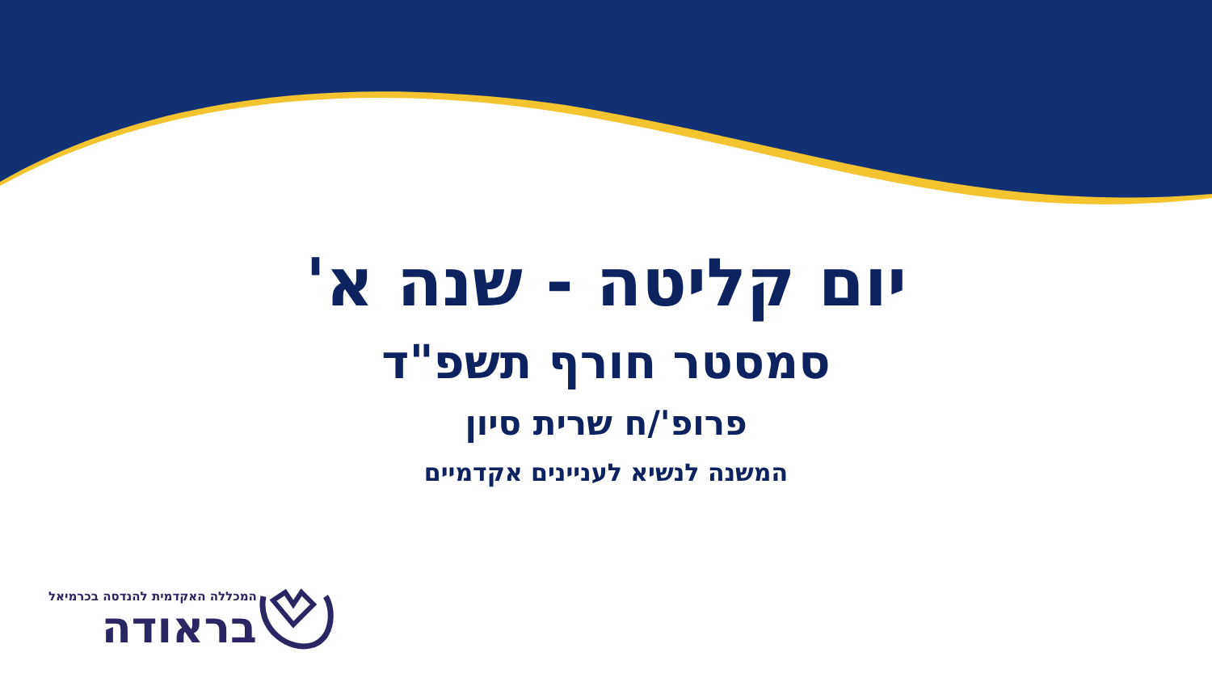יום קליטה - שנה א'
סמסטר חורף תשפ"ד
פרופ'/ח שרית סיון
המשנה לנשיא לעניינים אקדמיים
המכללה האקדמית להנדסה בכרמיאל
בראודה